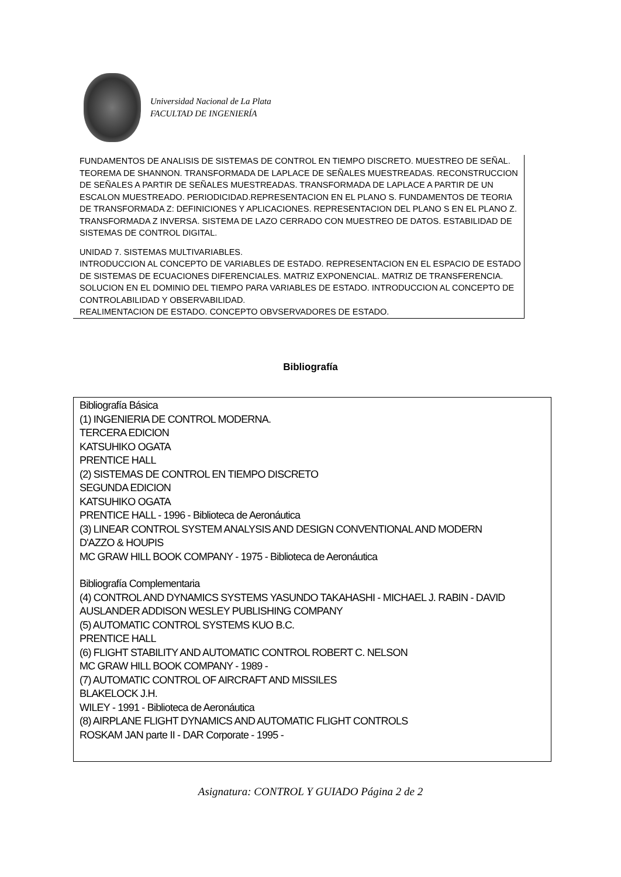Universidad Nacional de La Plata
FACULTAD DE INGENIERÍA
FUNDAMENTOS DE ANALISIS DE SISTEMAS DE CONTROL EN TIEMPO DISCRETO. MUESTREO DE SEÑAL. TEOREMA DE SHANNON. TRANSFORMADA DE LAPLACE DE SEÑALES MUESTREADAS. RECONSTRUCCION DE SEÑALES A PARTIR DE SEÑALES MUESTREADAS. TRANSFORMADA DE LAPLACE A PARTIR DE UN ESCALON MUESTREADO. PERIODICIDAD.REPRESENTACION EN EL PLANO S. FUNDAMENTOS DE TEORIA DE TRANSFORMADA Z: DEFINICIONES Y APLICACIONES. REPRESENTACION DEL PLANO S EN EL PLANO Z. TRANSFORMADA Z INVERSA. SISTEMA DE LAZO CERRADO CON MUESTREO DE DATOS. ESTABILIDAD DE SISTEMAS DE CONTROL DIGITAL.
UNIDAD 7. SISTEMAS MULTIVARIABLES.
INTRODUCCION AL CONCEPTO DE VARIABLES DE ESTADO. REPRESENTACION EN EL ESPACIO DE ESTADO DE SISTEMAS DE ECUACIONES DIFERENCIALES. MATRIZ EXPONENCIAL. MATRIZ DE TRANSFERENCIA. SOLUCION EN EL DOMINIO DEL TIEMPO PARA VARIABLES DE ESTADO. INTRODUCCION AL CONCEPTO DE CONTROLABILIDAD Y OBSERVABILIDAD.
REALIMENTACION DE ESTADO. CONCEPTO OBVSERVADORES DE ESTADO.
Bibliografía
Bibliografía Básica
(1) INGENIERIA DE CONTROL MODERNA.
TERCERA EDICION
KATSUHIKO OGATA
PRENTICE HALL
(2) SISTEMAS DE CONTROL EN TIEMPO DISCRETO
SEGUNDA EDICION
KATSUHIKO OGATA
PRENTICE HALL - 1996 - Biblioteca de Aeronáutica
(3) LINEAR CONTROL SYSTEM ANALYSIS AND DESIGN CONVENTIONAL AND MODERN
D'AZZO & HOUPIS
MC GRAW HILL BOOK COMPANY - 1975 - Biblioteca de Aeronáutica
Bibliografía Complementaria
(4) CONTROL AND DYNAMICS SYSTEMS YASUNDO TAKAHASHI - MICHAEL J. RABIN - DAVID AUSLANDER ADDISON WESLEY PUBLISHING COMPANY
(5) AUTOMATIC CONTROL SYSTEMS KUO B.C.
PRENTICE HALL
(6) FLIGHT STABILITY AND AUTOMATIC CONTROL ROBERT C. NELSON
MC GRAW HILL BOOK COMPANY - 1989 -
(7) AUTOMATIC CONTROL OF AIRCRAFT AND MISSILES
BLAKELOCK J.H.
WILEY - 1991 - Biblioteca de Aeronáutica
(8) AIRPLANE FLIGHT DYNAMICS AND AUTOMATIC FLIGHT CONTROLS
ROSKAM JAN parte II - DAR Corporate - 1995 -
Asignatura: CONTROL Y GUIADO Página 2 de 2